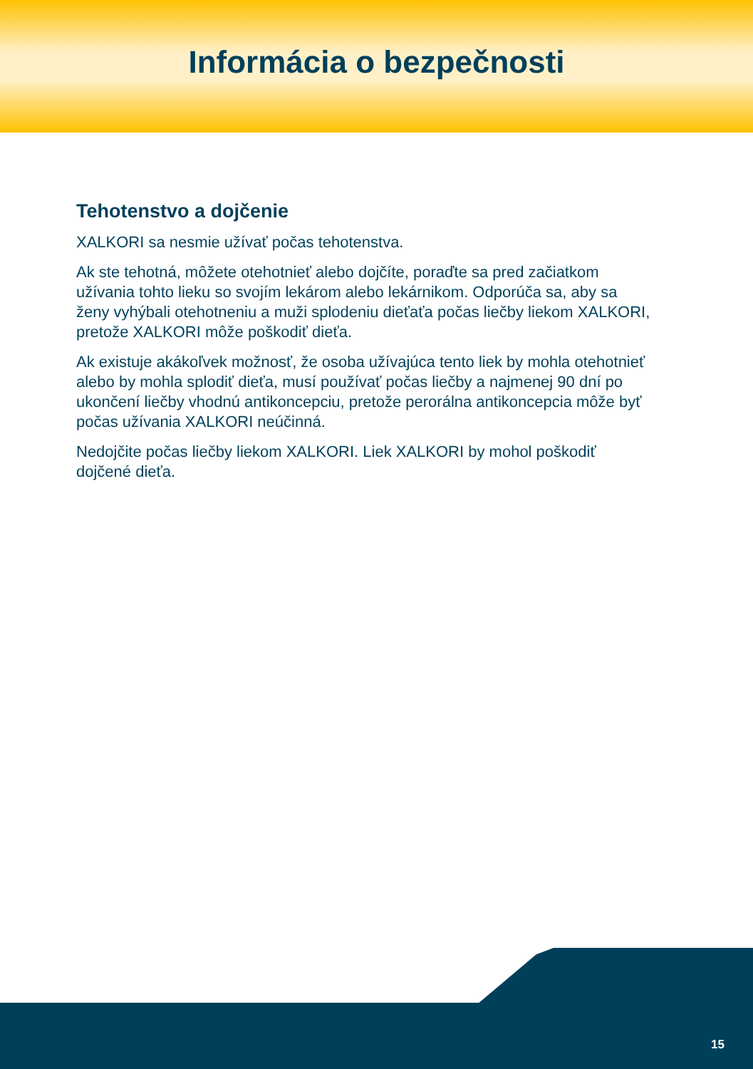Informácia o bezpečnosti
Tehotenstvo a dojčenie
XALKORI sa nesmie užívať počas tehotenstva.
Ak ste tehotná, môžete otehotnieť alebo dojčíte, poraďte sa pred začiatkom užívania tohto lieku so svojím lekárom alebo lekárnikom. Odporúča sa, aby sa ženy vyhýbali otehotneniu a muži splodeniu dieťaťa počas liečby liekom XALKORI, pretože XALKORI môže poškodiť dieťa.
Ak existuje akákoľvek možnosť, že osoba užívajúca tento liek by mohla otehotnieť alebo by mohla splodiť dieťa, musí používať počas liečby a najmenej 90 dní po ukončení liečby vhodnú antikoncepciu, pretože perorálna antikoncepcia môže byť počas užívania XALKORI neúčinná.
Nedojčite počas liečby liekom XALKORI. Liek XALKORI by mohol poškodiť dojčené dieťa.
15